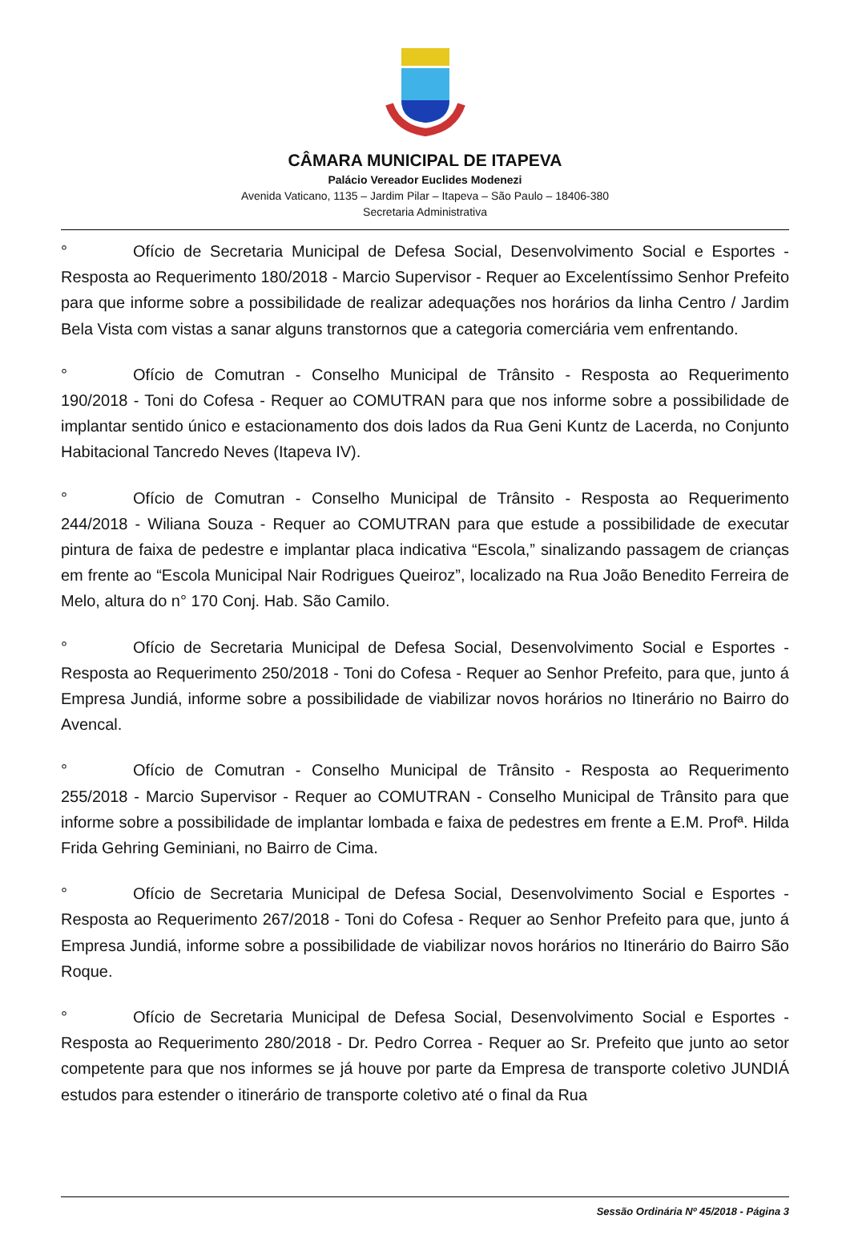CÂMARA MUNICIPAL DE ITAPEVA
Palácio Vereador Euclides Modenezi
Avenida Vaticano, 1135 – Jardim Pilar – Itapeva – São Paulo – 18406-380
Secretaria Administrativa
° Ofício de Secretaria Municipal de Defesa Social, Desenvolvimento Social e Esportes - Resposta ao Requerimento 180/2018 - Marcio Supervisor - Requer ao Excelentíssimo Senhor Prefeito para que informe sobre a possibilidade de realizar adequações nos horários da linha Centro / Jardim Bela Vista com vistas a sanar alguns transtornos que a categoria comerciária vem enfrentando.
° Ofício de Comutran - Conselho Municipal de Trânsito - Resposta ao Requerimento 190/2018 - Toni do Cofesa - Requer ao COMUTRAN para que nos informe sobre a possibilidade de implantar sentido único e estacionamento dos dois lados da Rua Geni Kuntz de Lacerda, no Conjunto Habitacional Tancredo Neves (Itapeva IV).
° Ofício de Comutran - Conselho Municipal de Trânsito - Resposta ao Requerimento 244/2018 - Wiliana Souza - Requer ao COMUTRAN para que estude a possibilidade de executar pintura de faixa de pedestre e implantar placa indicativa “Escola,” sinalizando passagem de crianças em frente ao “Escola Municipal Nair Rodrigues Queiroz”, localizado na Rua João Benedito Ferreira de Melo, altura do n° 170 Conj. Hab. São Camilo.
° Ofício de Secretaria Municipal de Defesa Social, Desenvolvimento Social e Esportes - Resposta ao Requerimento 250/2018 - Toni do Cofesa - Requer ao Senhor Prefeito, para que, junto á Empresa Jundiá, informe sobre a possibilidade de viabilizar novos horários no Itinerário no Bairro do Avencal.
° Ofício de Comutran - Conselho Municipal de Trânsito - Resposta ao Requerimento 255/2018 - Marcio Supervisor - Requer ao COMUTRAN - Conselho Municipal de Trânsito para que informe sobre a possibilidade de implantar lombada e faixa de pedestres em frente a E.M. Profª. Hilda Frida Gehring Geminiani, no Bairro de Cima.
° Ofício de Secretaria Municipal de Defesa Social, Desenvolvimento Social e Esportes - Resposta ao Requerimento 267/2018 - Toni do Cofesa - Requer ao Senhor Prefeito para que, junto á Empresa Jundiá, informe sobre a possibilidade de viabilizar novos horários no Itinerário do Bairro São Roque.
° Ofício de Secretaria Municipal de Defesa Social, Desenvolvimento Social e Esportes - Resposta ao Requerimento 280/2018 - Dr. Pedro Correa - Requer ao Sr. Prefeito que junto ao setor competente para que nos informes se já houve por parte da Empresa de transporte coletivo JUNDIÁ estudos para estender o itinerário de transporte coletivo até o final da Rua
Sessão Ordinária Nº 45/2018 - Página 3